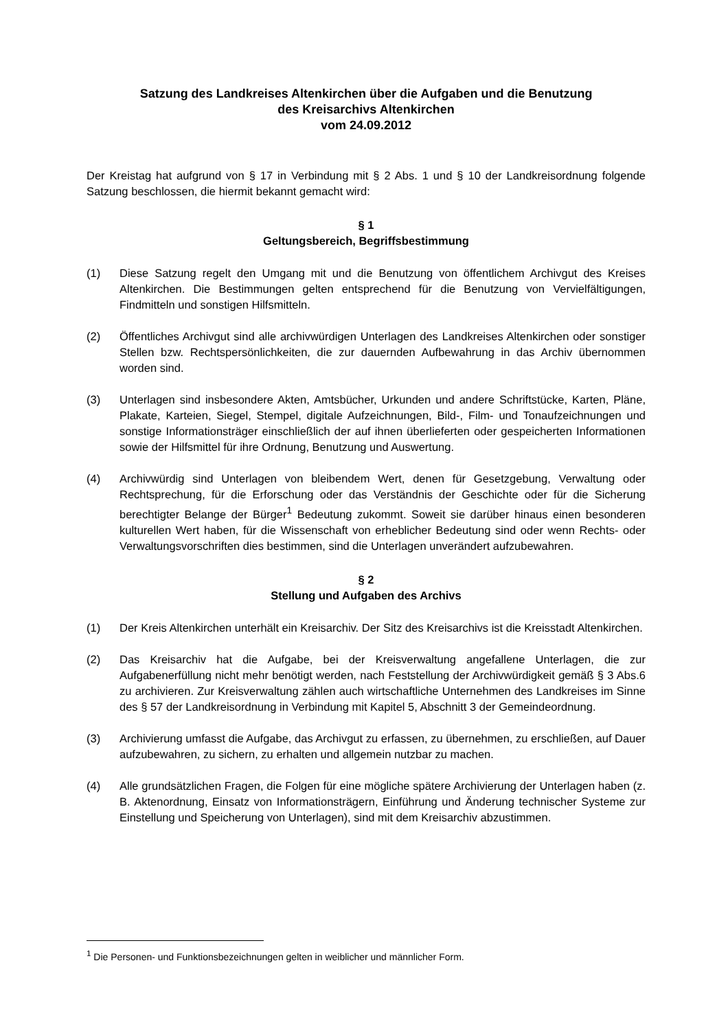Satzung des Landkreises Altenkirchen über die Aufgaben und die Benutzung
des Kreisarchivs Altenkirchen
vom 24.09.2012
Der Kreistag hat aufgrund von § 17 in Verbindung mit § 2 Abs. 1 und § 10 der Landkreisordnung folgende Satzung beschlossen, die hiermit bekannt gemacht wird:
§ 1
Geltungsbereich, Begriffsbestimmung
(1) Diese Satzung regelt den Umgang mit und die Benutzung von öffentlichem Archivgut des Kreises Altenkirchen. Die Bestimmungen gelten entsprechend für die Benutzung von Vervielfältigungen, Findmitteln und sonstigen Hilfsmitteln.
(2) Öffentliches Archivgut sind alle archivwürdigen Unterlagen des Landkreises Altenkirchen oder sonstiger Stellen bzw. Rechtspersönlichkeiten, die zur dauernden Aufbewahrung in das Archiv übernommen worden sind.
(3) Unterlagen sind insbesondere Akten, Amtsbücher, Urkunden und andere Schriftstücke, Karten, Pläne, Plakate, Karteien, Siegel, Stempel, digitale Aufzeichnungen, Bild-, Film- und Tonaufzeichnungen und sonstige Informationsträger einschließlich der auf ihnen überlieferten oder gespeicherten Informationen sowie der Hilfsmittel für ihre Ordnung, Benutzung und Auswertung.
(4) Archivwürdig sind Unterlagen von bleibendem Wert, denen für Gesetzgebung, Verwaltung oder Rechtsprechung, für die Erforschung oder das Verständnis der Geschichte oder für die Sicherung berechtigter Belange der Bürger<sup>1</sup> Bedeutung zukommt. Soweit sie darüber hinaus einen besonderen kulturellen Wert haben, für die Wissenschaft von erheblicher Bedeutung sind oder wenn Rechts- oder Verwaltungsvorschriften dies bestimmen, sind die Unterlagen unverändert aufzubewahren.
§ 2
Stellung und Aufgaben des Archivs
(1) Der Kreis Altenkirchen unterhält ein Kreisarchiv. Der Sitz des Kreisarchivs ist die Kreisstadt Altenkirchen.
(2) Das Kreisarchiv hat die Aufgabe, bei der Kreisverwaltung angefallene Unterlagen, die zur Aufgabenerfüllung nicht mehr benötigt werden, nach Feststellung der Archivwürdigkeit gemäß § 3 Abs.6 zu archivieren. Zur Kreisverwaltung zählen auch wirtschaftliche Unternehmen des Landkreises im Sinne des § 57 der Landkreisordnung in Verbindung mit Kapitel 5, Abschnitt 3 der Gemeindeordnung.
(3) Archivierung umfasst die Aufgabe, das Archivgut zu erfassen, zu übernehmen, zu erschließen, auf Dauer aufzubewahren, zu sichern, zu erhalten und allgemein nutzbar zu machen.
(4) Alle grundsätzlichen Fragen, die Folgen für eine mögliche spätere Archivierung der Unterlagen haben (z. B. Aktenordnung, Einsatz von Informationsträgern, Einführung und Änderung technischer Systeme zur Einstellung und Speicherung von Unterlagen), sind mit dem Kreisarchiv abzustimmen.
<sup>1</sup> Die Personen- und Funktionsbezeichnungen gelten in weiblicher und männlicher Form.